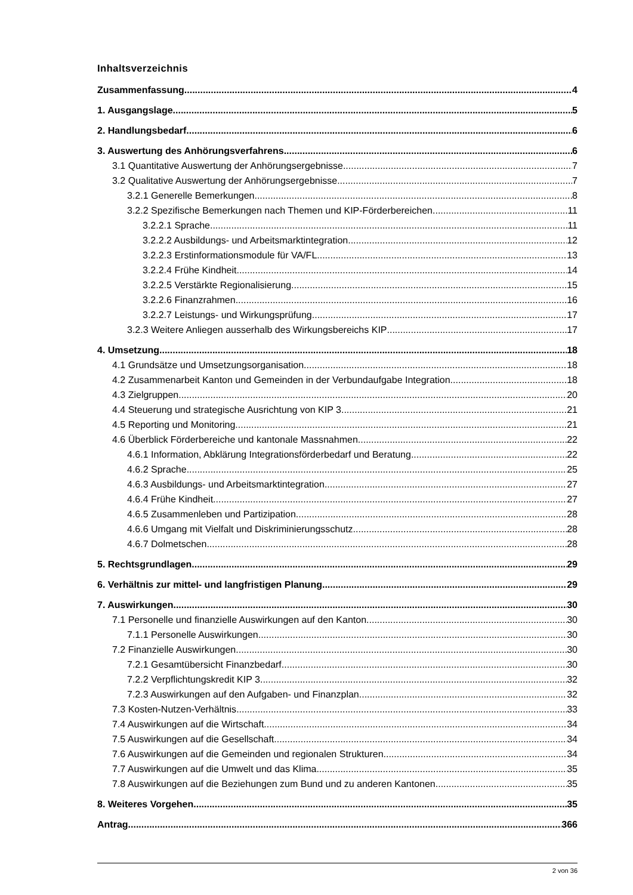Inhaltsverzeichnis
Zusammenfassung 4
1. Ausgangslage 5
2. Handlungsbedarf 6
3. Auswertung des Anhörungsverfahrens 6
3.1 Quantitative Auswertung der Anhörungsergebnisse 7
3.2 Qualitative Auswertung der Anhörungsergebnisse 7
3.2.1 Generelle Bemerkungen 8
3.2.2 Spezifische Bemerkungen nach Themen und KIP-Förderbereichen 11
3.2.2.1 Sprache 11
3.2.2.2 Ausbildungs- und Arbeitsmarktintegration 12
3.2.2.3 Erstinformationsmodule für VA/FL 13
3.2.2.4 Frühe Kindheit 14
3.2.2.5 Verstärkte Regionalisierung 15
3.2.2.6 Finanzrahmen 16
3.2.2.7 Leistungs- und Wirkungsprüfung 17
3.2.3 Weitere Anliegen ausserhalb des Wirkungsbereichs KIP 17
4. Umsetzung 18
4.1 Grundsätze und Umsetzungsorganisation 18
4.2 Zusammenarbeit Kanton und Gemeinden in der Verbundaufgabe Integration 18
4.3 Zielgruppen 20
4.4 Steuerung und strategische Ausrichtung von KIP 3 21
4.5 Reporting und Monitoring 21
4.6 Überblick Förderbereiche und kantonale Massnahmen 22
4.6.1 Information, Abklärung Integrationsförderbedarf und Beratung 22
4.6.2 Sprache 25
4.6.3 Ausbildungs- und Arbeitsmarktintegration 27
4.6.4 Frühe Kindheit 27
4.6.5 Zusammenleben und Partizipation 28
4.6.6 Umgang mit Vielfalt und Diskriminierungsschutz 28
4.6.7 Dolmetschen 28
5. Rechtsgrundlagen 29
6. Verhältnis zur mittel- und langfristigen Planung 29
7. Auswirkungen 30
7.1 Personelle und finanzielle Auswirkungen auf den Kanton 30
7.1.1 Personelle Auswirkungen 30
7.2 Finanzielle Auswirkungen 30
7.2.1 Gesamtübersicht Finanzbedarf 30
7.2.2 Verpflichtungskredit KIP 3 32
7.2.3 Auswirkungen auf den Aufgaben- und Finanzplan 32
7.3 Kosten-Nutzen-Verhältnis 33
7.4 Auswirkungen auf die Wirtschaft 34
7.5 Auswirkungen auf die Gesellschaft 34
7.6 Auswirkungen auf die Gemeinden und regionalen Strukturen 34
7.7 Auswirkungen auf die Umwelt und das Klima 35
7.8 Auswirkungen auf die Beziehungen zum Bund und zu anderen Kantonen 35
8. Weiteres Vorgehen 35
Antrag 366
2 von 36